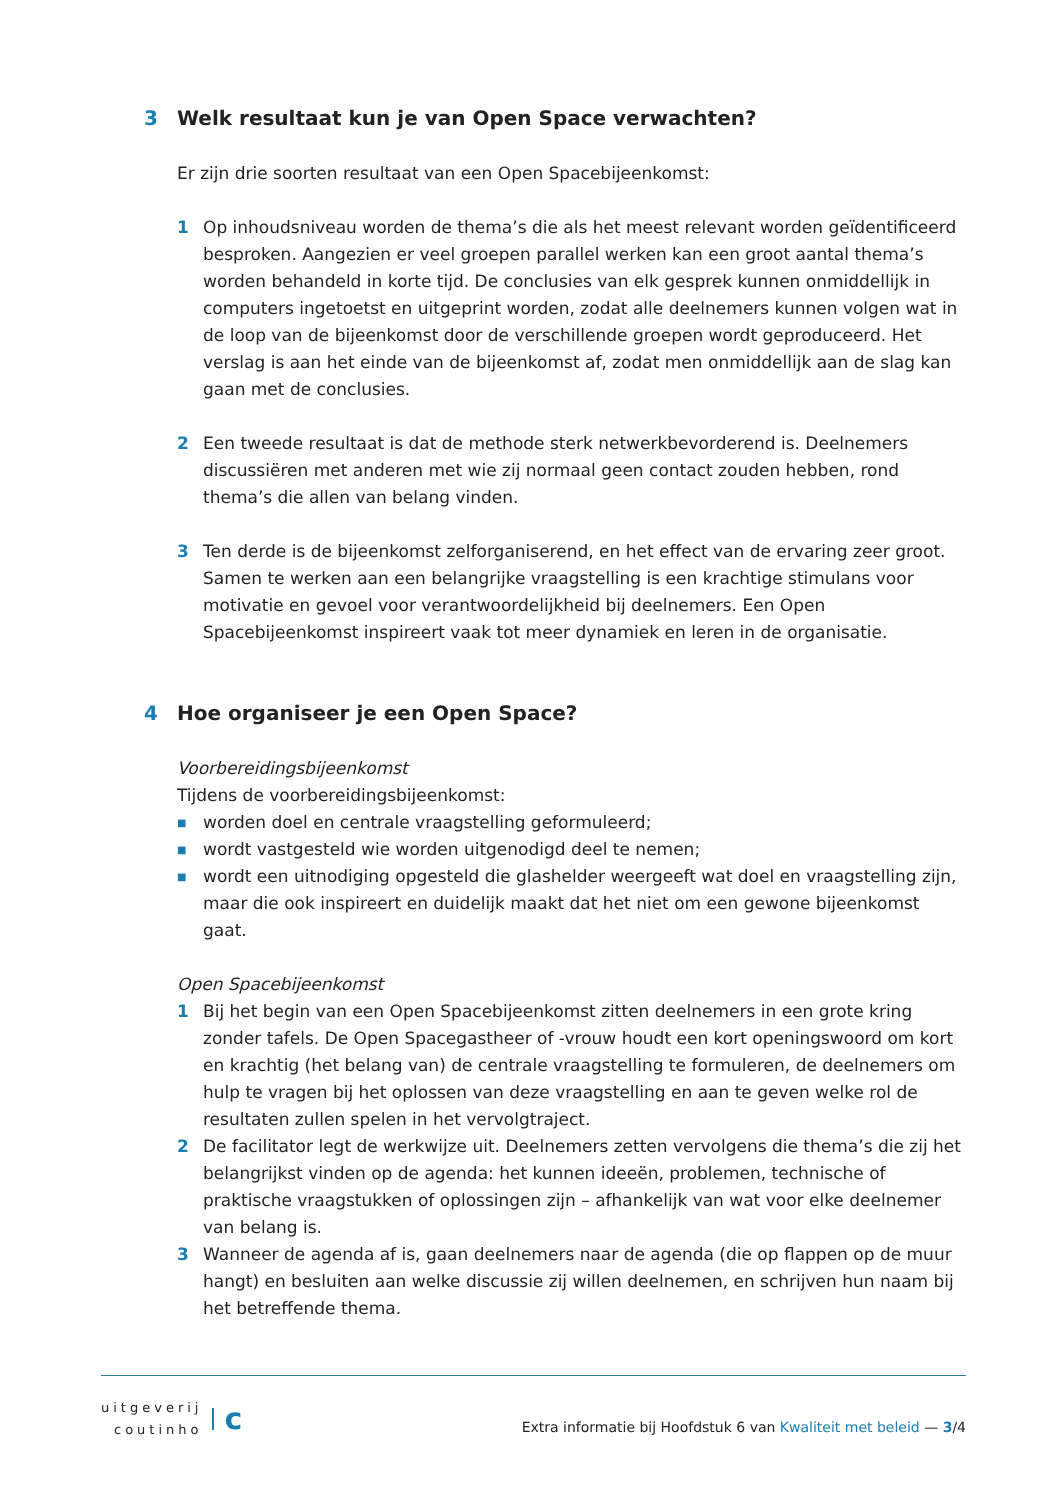3 Welk resultaat kun je van Open Space verwachten?
Er zijn drie soorten resultaat van een Open Spacebijeenkomst:
1 Op inhoudsniveau worden de thema’s die als het meest relevant worden geïdentificeerd besproken. Aangezien er veel groepen parallel werken kan een groot aantal thema’s worden behandeld in korte tijd. De conclusies van elk gesprek kunnen onmiddellijk in computers ingetoetst en uitgeprint worden, zodat alle deelnemers kunnen volgen wat in de loop van de bijeenkomst door de verschillende groepen wordt geproduceerd. Het verslag is aan het einde van de bijeenkomst af, zodat men onmiddellijk aan de slag kan gaan met de conclusies.
2 Een tweede resultaat is dat de methode sterk netwerkbevorderend is. Deelnemers discussiëren met anderen met wie zij normaal geen contact zouden hebben, rond thema’s die allen van belang vinden.
3 Ten derde is de bijeenkomst zelforganiserend, en het effect van de ervaring zeer groot. Samen te werken aan een belangrijke vraagstelling is een krachtige stimulans voor motivatie en gevoel voor verantwoordelijkheid bij deelnemers. Een Open Spacebijeenkomst inspireert vaak tot meer dynamiek en leren in de organisatie.
4 Hoe organiseer je een Open Space?
Voorbereidingsbijeenkomst
Tijdens de voorbereidingsbijeenkomst:
■
worden doel en centrale vraagstelling geformuleerd;
■
wordt vastgesteld wie worden uitgenodigd deel te nemen;
■
wordt een uitnodiging opgesteld die glashelder weergeeft wat doel en vraagstelling zijn, maar die ook inspireert en duidelijk maakt dat het niet om een gewone bijeenkomst gaat.
Open Spacebijeenkomst
1 Bij het begin van een Open Spacebijeenkomst zitten deelnemers in een grote kring zonder tafels. De Open Spacegastheer of -vrouw houdt een kort openingswoord om kort en krachtig (het belang van) de centrale vraagstelling te formuleren, de deelnemers om hulp te vragen bij het oplossen van deze vraagstelling en aan te geven welke rol de resultaten zullen spelen in het vervolgtraject.
2 De facilitator legt de werkwijze uit. Deelnemers zetten vervolgens die thema’s die zij het belangrijkst vinden op de agenda: het kunnen ideeën, problemen, technische of praktische vraagstukken of oplossingen zijn – afhankelijk van wat voor elke deelnemer van belang is.
3 Wanneer de agenda af is, gaan deelnemers naar de agenda (die op flappen op de muur hangt) en besluiten aan welke discussie zij willen deelnemen, en schrijven hun naam bij het betreffende thema.
uitgeverij
coutinho
c
Extra informatie bij Hoofdstuk 6 van Kwaliteit met beleid — 3/4